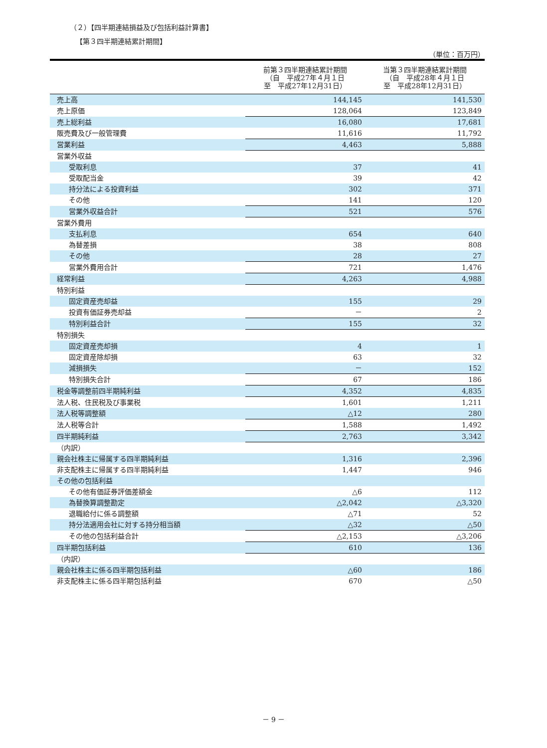（２）【四半期連結損益及び包括利益計算書】
【第３四半期連結累計期間】
（単位：百万円）
| | 前第３四半期連結累計期間 （自 平成27年４月１日 至 平成27年12月31日） | 当第３四半期連結累計期間 （自 平成28年４月１日 至 平成28年12月31日） |
| --- | --- | --- |
| 売上高 | 144,145 | 141,530 |
| 売上原価 | 128,064 | 123,849 |
| 売上総利益 | 16,080 | 17,681 |
| 販売費及び一般管理費 | 11,616 | 11,792 |
| 営業利益 | 4,463 | 5,888 |
| 営業外収益 | | |
| 受取利息 | 37 | 41 |
| 受取配当金 | 39 | 42 |
| 持分法による投資利益 | 302 | 371 |
| その他 | 141 | 120 |
| 営業外収益合計 | 521 | 576 |
| 営業外費用 | | |
| 支払利息 | 654 | 640 |
| 為替差損 | 38 | 808 |
| その他 | 28 | 27 |
| 営業外費用合計 | 721 | 1,476 |
| 経常利益 | 4,263 | 4,988 |
| 特別利益 | | |
| 固定資産売却益 | 155 | 29 |
| 投資有価証券売却益 | － | 2 |
| 特別利益合計 | 155 | 32 |
| 特別損失 | | |
| 固定資産売却損 | 4 | 1 |
| 固定資産除却損 | 63 | 32 |
| 減損損失 | － | 152 |
| 特別損失合計 | 67 | 186 |
| 税金等調整前四半期純利益 | 4,352 | 4,835 |
| 法人税、住民税及び事業税 | 1,601 | 1,211 |
| 法人税等調整額 | △12 | 280 |
| 法人税等合計 | 1,588 | 1,492 |
| 四半期純利益 | 2,763 | 3,342 |
| （内訳） | | |
| 親会社株主に帰属する四半期純利益 | 1,316 | 2,396 |
| 非支配株主に帰属する四半期純利益 | 1,447 | 946 |
| その他の包括利益 | | |
| その他有価証券評価差額金 | △6 | 112 |
| 為替換算調整勘定 | △2,042 | △3,320 |
| 退職給付に係る調整額 | △71 | 52 |
| 持分法適用会社に対する持分相当額 | △32 | △50 |
| その他の包括利益合計 | △2,153 | △3,206 |
| 四半期包括利益 | 610 | 136 |
| （内訳） | | |
| 親会社株主に係る四半期包括利益 | △60 | 186 |
| 非支配株主に係る四半期包括利益 | 670 | △50 |
－ 9 －